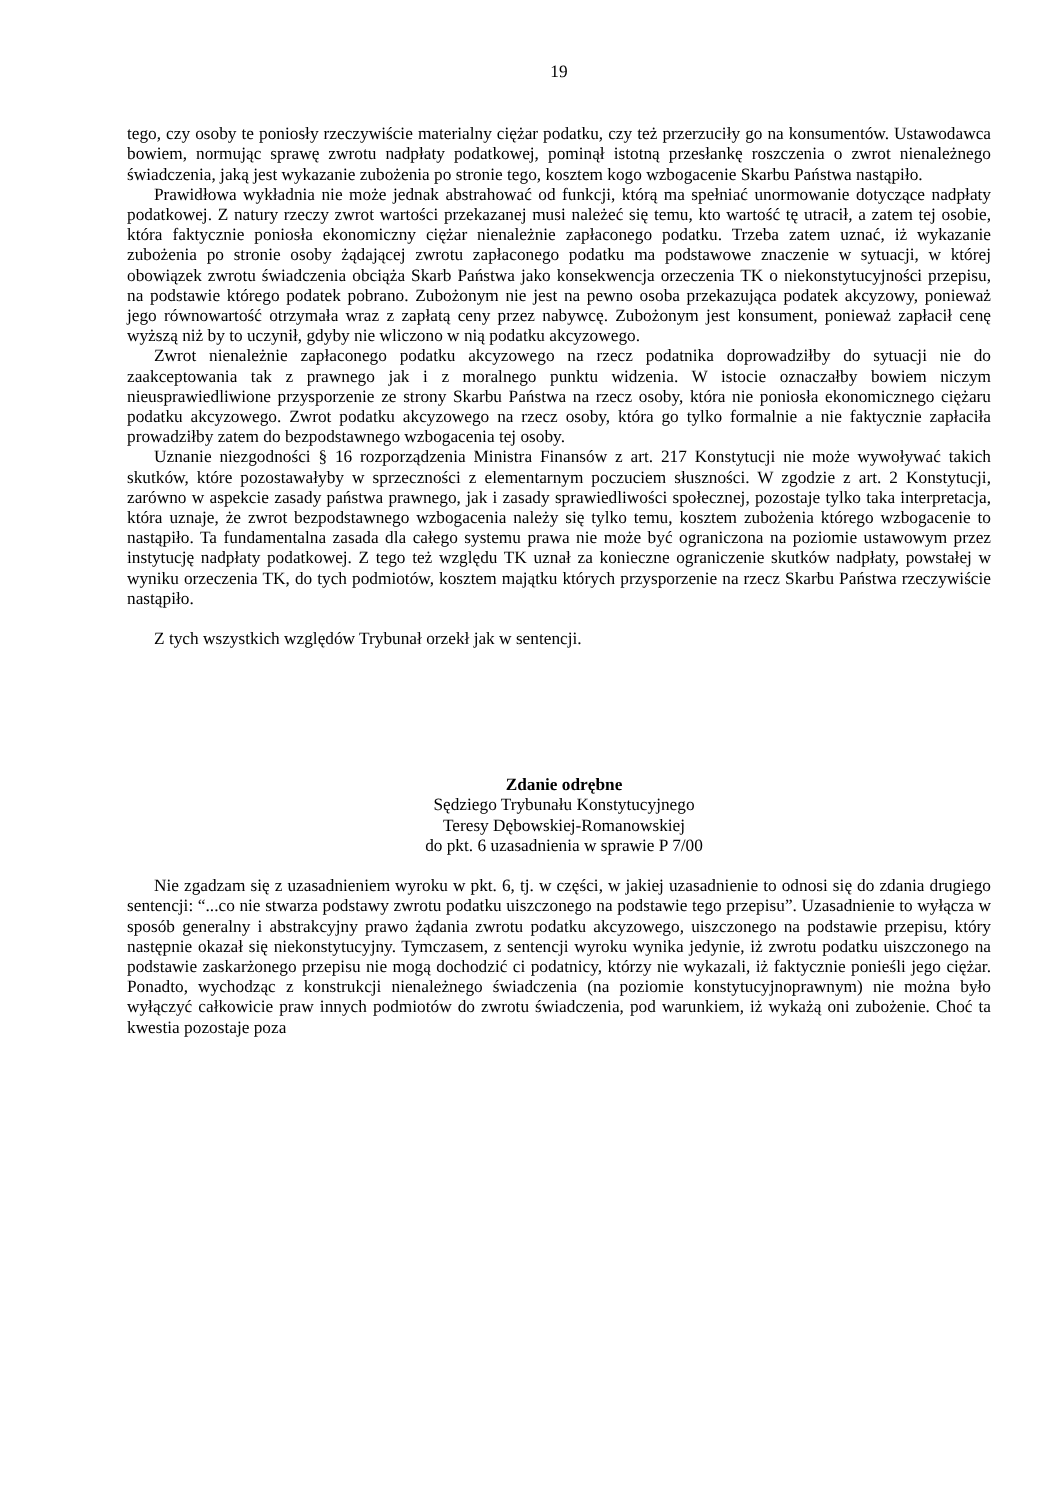19
tego, czy osoby te poniosły rzeczywiście materialny ciężar podatku, czy też przerzuciły go na konsumentów. Ustawodawca bowiem, normując sprawę zwrotu nadpłaty podatkowej, pominął istotną przesłankę roszczenia o zwrot nienależnego świadczenia, jaką jest wykazanie zubożenia po stronie tego, kosztem kogo wzbogacenie Skarbu Państwa nastąpiło.
Prawidłowa wykładnia nie może jednak abstrahować od funkcji, którą ma spełniać unormowanie dotyczące nadpłaty podatkowej. Z natury rzeczy zwrot wartości przekazanej musi należeć się temu, kto wartość tę utracił, a zatem tej osobie, która faktycznie poniosła ekonomiczny ciężar nienależnie zapłaconego podatku. Trzeba zatem uznać, iż wykazanie zubożenia po stronie osoby żądającej zwrotu zapłaconego podatku ma podstawowe znaczenie w sytuacji, w której obowiązek zwrotu świadczenia obciąża Skarb Państwa jako konsekwencja orzeczenia TK o niekonstytucyjności przepisu, na podstawie którego podatek pobrano. Zubożonym nie jest na pewno osoba przekazująca podatek akcyzowy, ponieważ jego równowartość otrzymała wraz z zapłatą ceny przez nabywcę. Zubożonym jest konsument, ponieważ zapłacił cenę wyższą niż by to uczynił, gdyby nie wliczono w nią podatku akcyzowego.
Zwrot nienależnie zapłaconego podatku akcyzowego na rzecz podatnika doprowadziłby do sytuacji nie do zaakceptowania tak z prawnego jak i z moralnego punktu widzenia. W istocie oznaczałby bowiem niczym nieusprawiedliwione przysporzenie ze strony Skarbu Państwa na rzecz osoby, która nie poniosła ekonomicznego ciężaru podatku akcyzowego. Zwrot podatku akcyzowego na rzecz osoby, która go tylko formalnie a nie faktycznie zapłaciła prowadziłby zatem do bezpodstawnego wzbogacenia tej osoby.
Uznanie niezgodności § 16 rozporządzenia Ministra Finansów z art. 217 Konstytucji nie może wywoływać takich skutków, które pozostawałyby w sprzeczności z elementarnym poczuciem słuszności. W zgodzie z art. 2 Konstytucji, zarówno w aspekcie zasady państwa prawnego, jak i zasady sprawiedliwości społecznej, pozostaje tylko taka interpretacja, która uznaje, że zwrot bezpodstawnego wzbogacenia należy się tylko temu, kosztem zubożenia którego wzbogacenie to nastąpiło. Ta fundamentalna zasada dla całego systemu prawa nie może być ograniczona na poziomie ustawowym przez instytucję nadpłaty podatkowej. Z tego też względu TK uznał za konieczne ograniczenie skutków nadpłaty, powstałej w wyniku orzeczenia TK, do tych podmiotów, kosztem majątku których przysporzenie na rzecz Skarbu Państwa rzeczywiście nastąpiło.
Z tych wszystkich względów Trybunał orzekł jak w sentencji.
Zdanie odrębne
Sędziego Trybunału Konstytucyjnego
Teresy Dębowskiej-Romanowskiej
do pkt. 6 uzasadnienia w sprawie P 7/00
Nie zgadzam się z uzasadnieniem wyroku w pkt. 6, tj. w części, w jakiej uzasadnienie to odnosi się do zdania drugiego sentencji: “...co nie stwarza podstawy zwrotu podatku uiszczonego na podstawie tego przepisu”. Uzasadnienie to wyłącza w sposób generalny i abstrakcyjny prawo żądania zwrotu podatku akcyzowego, uiszczonego na podstawie przepisu, który następnie okazał się niekonstytucyjny. Tymczasem, z sentencji wyroku wynika jedynie, iż zwrotu podatku uiszczonego na podstawie zaskarżonego przepisu nie mogą dochodzić ci podatnicy, którzy nie wykazali, iż faktycznie ponieśli jego ciężar. Ponadto, wychodząc z konstrukcji nienależnego świadczenia (na poziomie konstytucyjnoprawnym) nie można było wyłączyć całkowicie praw innych podmiotów do zwrotu świadczenia, pod warunkiem, iż wykażą oni zubożenie. Choć ta kwestia pozostaje poza